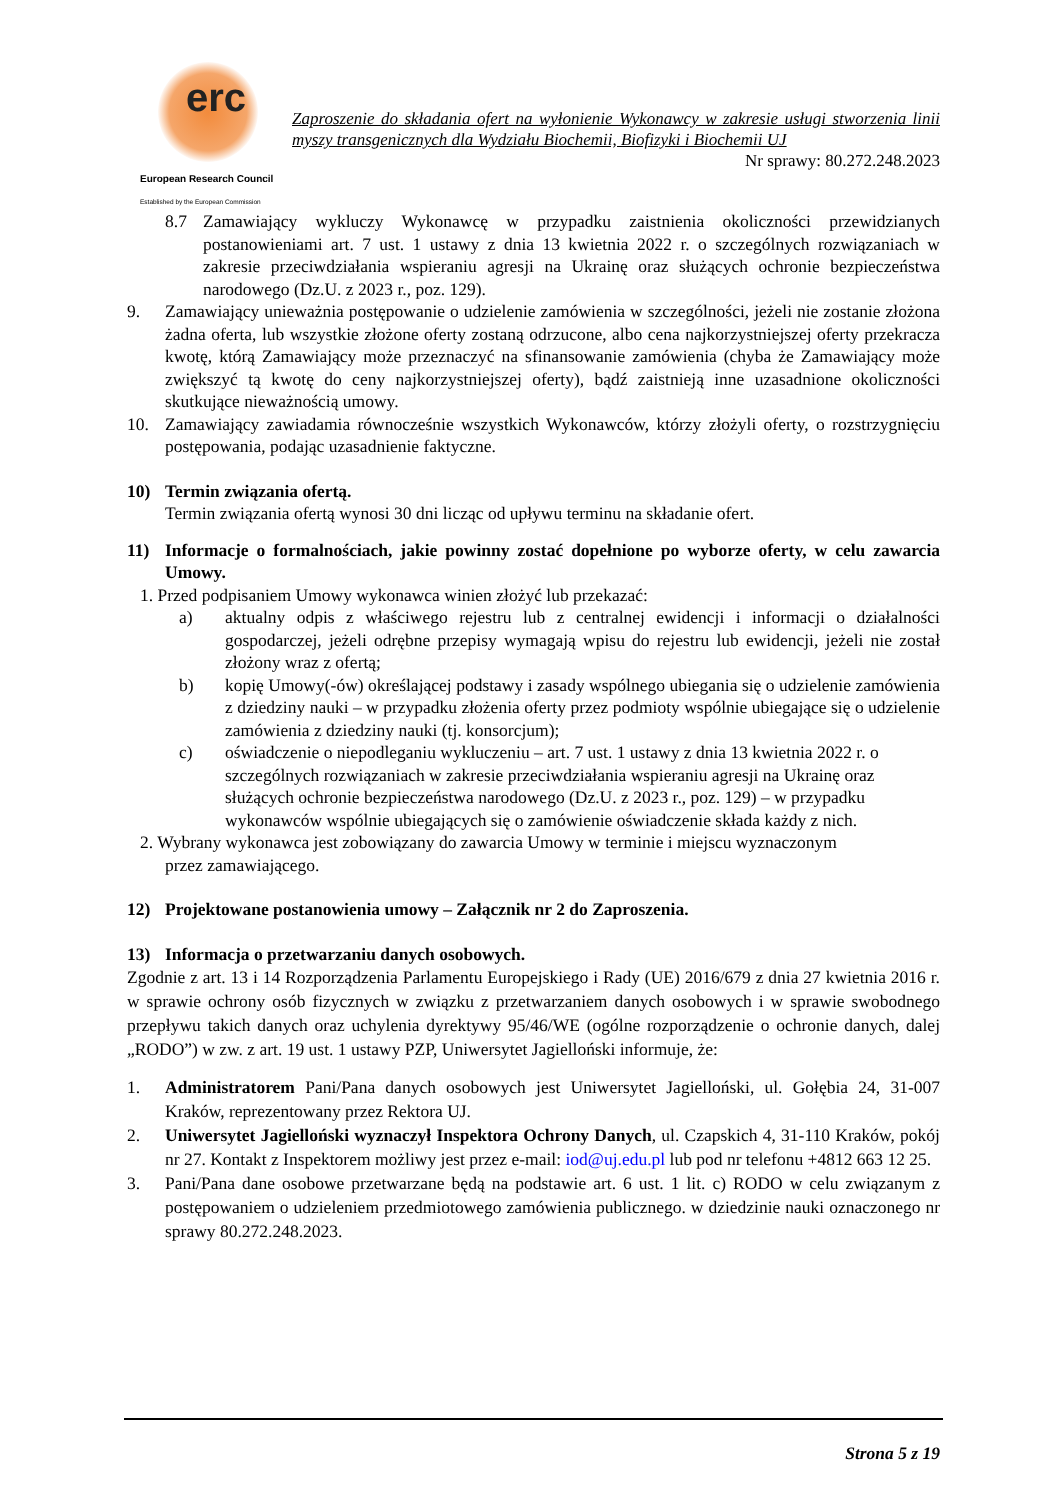erc
European Research Council
Established by the European Commission
Zaproszenie do składania ofert na wyłonienie Wykonawcy w zakresie usługi stworzenia linii myszy transgenicznych dla Wydziału Biochemii, Biofizyki i Biochemii UJ
Nr sprawy: 80.272.248.2023
8.7 Zamawiający wykluczy Wykonawcę w przypadku zaistnienia okoliczności przewidzianych postanowieniami art. 7 ust. 1 ustawy z dnia 13 kwietnia 2022 r. o szczególnych rozwiązaniach w zakresie przeciwdziałania wspieraniu agresji na Ukrainę oraz służących ochronie bezpieczeństwa narodowego (Dz.U. z 2023 r., poz. 129).
9. Zamawiający unieważnia postępowanie o udzielenie zamówienia w szczególności, jeżeli nie zostanie złożona żadna oferta, lub wszystkie złożone oferty zostaną odrzucone, albo cena najkorzystniejszej oferty przekracza kwotę, którą Zamawiający może przeznaczyć na sfinansowanie zamówienia (chyba że Zamawiający może zwiększyć tą kwotę do ceny najkorzystniejszej oferty), bądź zaistnieją inne uzasadnione okoliczności skutkujące nieważnością umowy.
10. Zamawiający zawiadamia równocześnie wszystkich Wykonawców, którzy złożyli oferty, o rozstrzygnięciu postępowania, podając uzasadnienie faktyczne.
10) Termin związania ofertą.
Termin związania ofertą wynosi 30 dni licząc od upływu terminu na składanie ofert.
11) Informacje o formalnościach, jakie powinny zostać dopełnione po wyborze oferty, w celu zawarcia Umowy.
1. Przed podpisaniem Umowy wykonawca winien złożyć lub przekazać:
a) aktualny odpis z właściwego rejestru lub z centralnej ewidencji i informacji o działalności gospodarczej, jeżeli odrębne przepisy wymagają wpisu do rejestru lub ewidencji, jeżeli nie został złożony wraz z ofertą;
b) kopię Umowy(-ów) określającej podstawy i zasady wspólnego ubiegania się o udzielenie zamówienia z dziedziny nauki – w przypadku złożenia oferty przez podmioty wspólnie ubiegające się o udzielenie zamówienia z dziedziny nauki (tj. konsorcjum);
c) oświadczenie o niepodleganiu wykluczeniu – art. 7 ust. 1 ustawy z dnia 13 kwietnia 2022 r. o szczególnych rozwiązaniach w zakresie przeciwdziałania wspieraniu agresji na Ukrainę oraz służących ochronie bezpieczeństwa narodowego (Dz.U. z 2023 r., poz. 129) – w przypadku wykonawców wspólnie ubiegających się o zamówienie oświadczenie składa każdy z nich.
2. Wybrany wykonawca jest zobowiązany do zawarcia Umowy w terminie i miejscu wyznaczonym
przez zamawiającego.
12) Projektowane postanowienia umowy – Załącznik nr 2 do Zaproszenia.
13) Informacja o przetwarzaniu danych osobowych.
Zgodnie z art. 13 i 14 Rozporządzenia Parlamentu Europejskiego i Rady (UE) 2016/679 z dnia 27 kwietnia 2016 r. w sprawie ochrony osób fizycznych w związku z przetwarzaniem danych osobowych i w sprawie swobodnego przepływu takich danych oraz uchylenia dyrektywy 95/46/WE (ogólne rozporządzenie o ochronie danych, dalej „RODO”) w zw. z art. 19 ust. 1 ustawy PZP, Uniwersytet Jagielloński informuje, że:
1. Administratorem Pani/Pana danych osobowych jest Uniwersytet Jagielloński, ul. Gołębia 24, 31-007 Kraków, reprezentowany przez Rektora UJ.
2. Uniwersytet Jagielloński wyznaczył Inspektora Ochrony Danych, ul. Czapskich 4, 31-110 Kraków, pokój nr 27. Kontakt z Inspektorem możliwy jest przez e-mail: iod@uj.edu.pl lub pod nr telefonu +4812 663 12 25.
3. Pani/Pana dane osobowe przetwarzane będą na podstawie art. 6 ust. 1 lit. c) RODO w celu związanym z postępowaniem o udzieleniem przedmiotowego zamówienia publicznego. w dziedzinie nauki oznaczonego nr sprawy 80.272.248.2023.
Strona 5 z 19